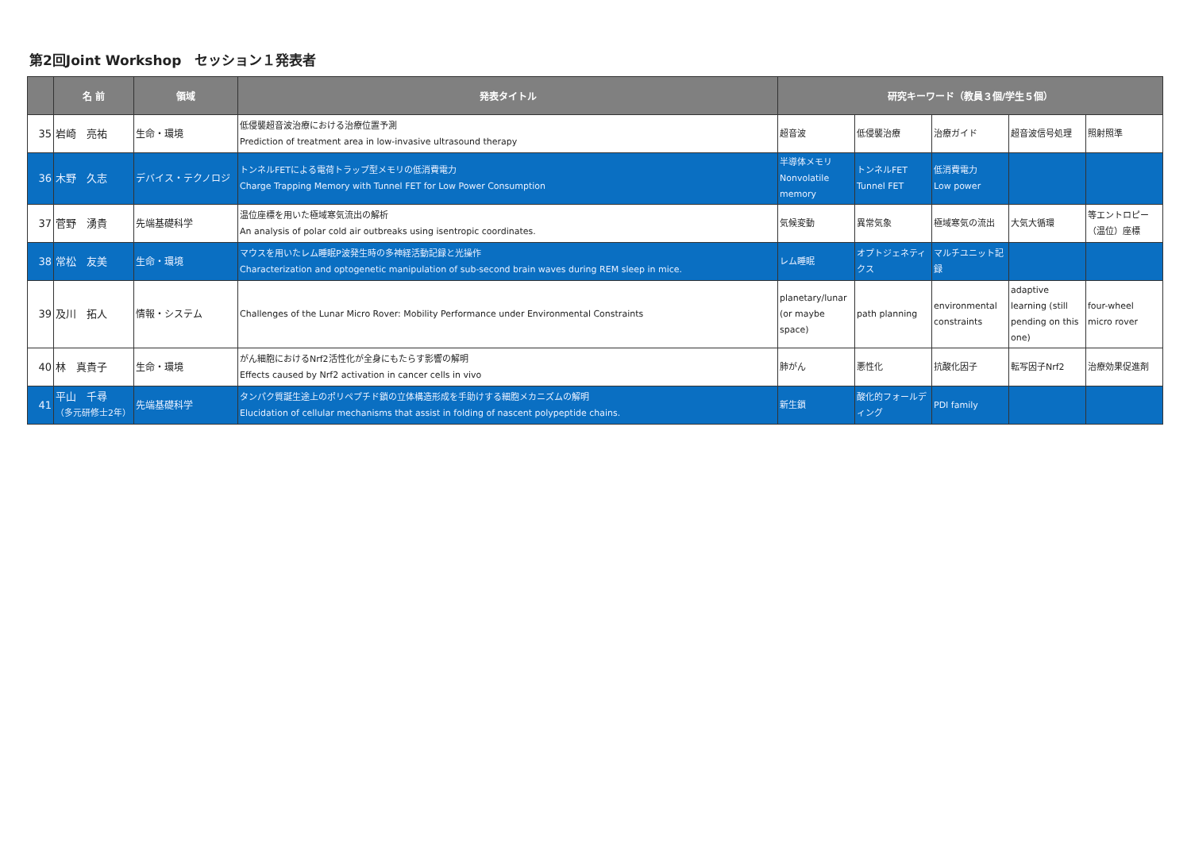第2回Joint Workshop　セッション１発表者
| | 名 前 | 領域 | 発表タイトル | 研究キーワード（教員３個/学生５個） | | | | |
| --- | --- | --- | --- | --- | --- | --- | --- | --- |
| 35 | 岩崎 亮祐 | 生命・環境 | 低侵襲超音波治療における治療位置予測 Prediction of treatment area in low-invasive ultrasound therapy | 超音波 | 低侵襲治療 | 治療ガイド | 超音波信号処理 | 照射照準 |
| 36 | 木野 久志 | デバイス・テクノロジ | トンネルFETによる電荷トラップ型メモリの低消費電力 Charge Trapping Memory with Tunnel FET for Low Power Consumption | 半導体メモリ Nonvolatile memory | トンネルFET Tunnel FET | 低消費電力 Low power | | |
| 37 | 菅野 湧貴 | 先端基礎科学 | 温位座標を用いた極域寒気流出の解析 An analysis of polar cold air outbreaks using isentropic coordinates. | 気候変動 | 異常気象 | 極域寒気の流出 | 大気大循環 | 等エントロピー（温位）座標 |
| 38 | 常松 友美 | 生命・環境 | マウスを用いたレム睡眠P波発生時の多神経活動記録と光操作 Characterization and optogenetic manipulation of sub-second brain waves during REM sleep in mice. | レム睡眠 | オプトジェネティクス | マルチユニット記録 | | |
| 39 | 及川 拓人 | 情報・システム | Challenges of the Lunar Micro Rover: Mobility Performance under Environmental Constraints | planetary/lunar (or maybe space) | path planning | environmental constraints | adaptive learning (still pending on this one) | four-wheel micro rover |
| 40 | 林 真貴子 | 生命・環境 | がん細胞におけるNrf2活性化が全身にもたらす影響の解明 Effects caused by Nrf2 activation in cancer cells in vivo | 肺がん | 悪性化 | 抗酸化因子 | 転写因子Nrf2 | 治療効果促進剤 |
| 41 | 平山 千尋 （多元研修士2年） | 先端基礎科学 | タンパク質誕生途上のポリペプチド鎖の立体構造形成を手助けする細胞メカニズムの解明 Elucidation of cellular mechanisms that assist in folding of nascent polypeptide chains. | 新生鎖 | 酸化的フォールディング | PDI family | | |